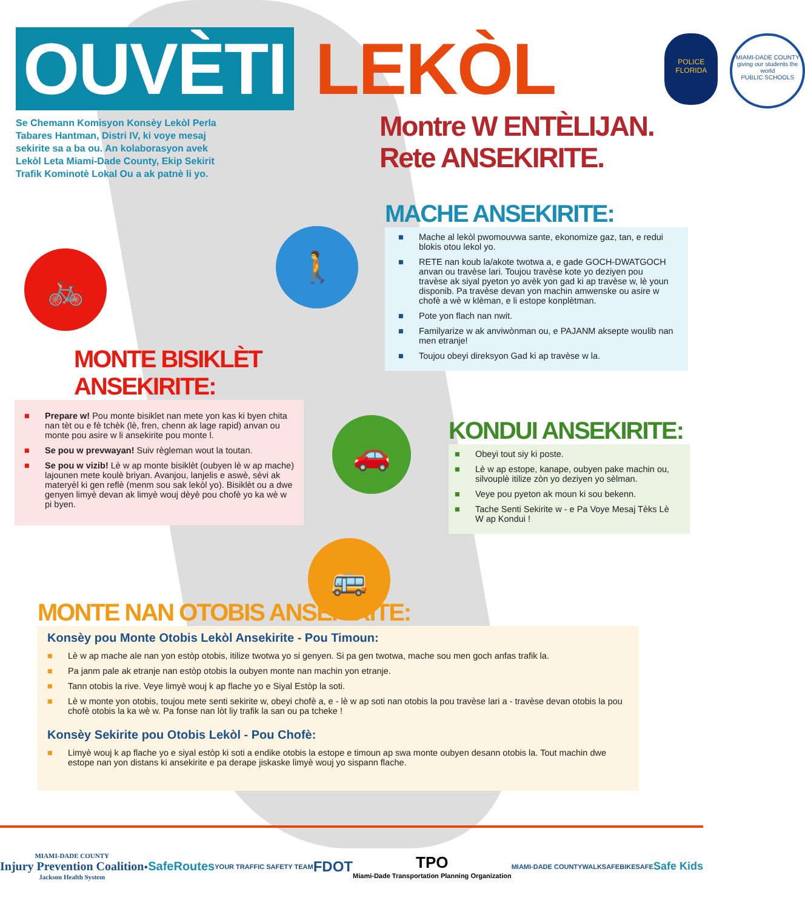OUVÈTI
LEKÒL
POLICE
FLORIDA
MIAMI-DADE COUNTY
giving our students the world
PUBLIC SCHOOLS
Se Chemann Komisyon Konsèy Lekòl Perla Tabares Hantman, Distri IV, ki voye mesaj sekirite sa a ba ou. An kolaborasyon avek Lekòl Leta Miami-Dade County, Ekip Sekirit Trafik Kominotè Lokal Ou a ak patnè li yo.
Montre W ENTÈLIJAN.
Rete ANSEKIRITE.
🚲
🚶
🚗
🚌
MACHE ANSEKIRITE:
■ Mache al lekòl pwomouvwa sante, ekonomize gaz, tan, e redui blokis otou lekol yo.
■ RETE nan koub la/akote twotwa a, e gade GOCH-DWATGOCH anvan ou travèse lari. Toujou travèse kote yo deziyen pou travèse ak siyal pyeton yo avèk yon gad ki ap travèse w, lè youn disponib. Pa travèse devan yon machin amwenske ou asire w chofè a wè w klèman, e li estope konplètman.
■ Pote yon flach nan nwit.
■ Familyarize w ak anviwònman ou, e PAJANM aksepte woulib nan men etranje!
■ Toujou obeyi direksyon Gad ki ap travèse w la.
MONTE BISIKLÈT ANSEKIRITE:
■ Prepare w! Pou monte bisiklet nan mete yon kas ki byen chita nan tèt ou e fè tchèk (lè, fren, chenn ak lage rapid) anvan ou monte pou asire w li ansekirite pou monte l.
■ Se pou w prevwayan! Suiv règleman wout la toutan.
■ Se pou w vizib! Lè w ap monte bisiklèt (oubyen lè w ap mache) lajounen mete koulè briyan. Avanjou, lanjelis e aswè, sèvi ak materyèl ki gen reflè (menm sou sak lekòl yo). Bisiklèt ou a dwe genyen limyè devan ak limyè wouj dèyè pou chofè yo ka wè w pi byen.
KONDUI ANSEKIRITE:
■ Obeyi tout siy ki poste.
■ Lè w ap estope, kanape, oubyen pake machin ou, silvouplè itilize zòn yo deziyen yo sèlman.
■ Veye pou pyeton ak moun ki sou bekenn.
■ Tache Senti Sekirite w - e Pa Voye Mesaj Tèks Lè W ap Kondui !
MONTE NAN OTOBIS ANSEKIRITE:
Konsèy pou Monte Otobis Lekòl Ansekirite - Pou Timoun:
■ Lè w ap mache ale nan yon estòp otobis, itilize twotwa yo si genyen. Si pa gen twotwa, mache sou men goch anfas trafik la.
■ Pa janm pale ak etranje nan estòp otobis la oubyen monte nan machin yon etranje.
■ Tann otobis la rive. Veye limyè wouj k ap flache yo e Siyal Estòp la soti.
■ Lè w monte yon otobis, toujou mete senti sekirite w, obeyi chofè a, e - lè w ap soti nan otobis la pou travèse lari a - travèse devan otobis la pou chofè otobis la ka wè w. Pa fonse nan lòt liy trafik la san ou pa tcheke !
Konsèy Sekirite pou Otobis Lekòl - Pou Chofè:
■ Limyè wouj k ap flache yo e siyal estòp ki soti a endike otobis la estope e timoun ap swa monte oubyen desann otobis la. Tout machin dwe estope nan yon distans ki ansekirite e pa derape jiskaske limyè wouj yo sispann flache.
MIAMI-DADE COUNTY
Injury Prevention Coalition
Jackson Health System ● SafeRoutes YOUR TRAFFIC SAFETY TEAM FDOT TPO
Miami-Dade Transportation Planning Organization MIAMI-DADE COUNTY WALKSAFE BIKESAFE Safe Kids